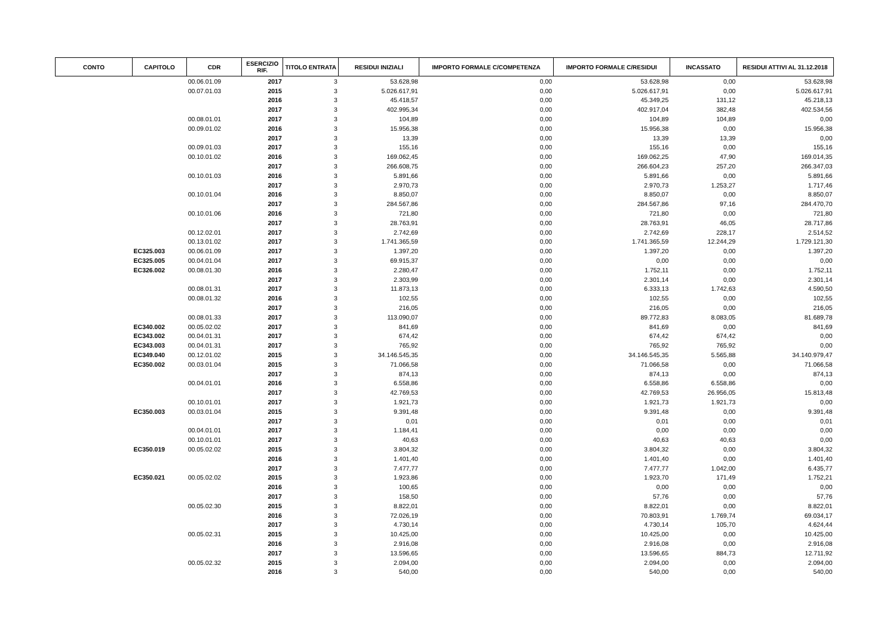| CONTO | CAPITOLO | CDR | ESERCIZIO RIF. | TITOLO ENTRATA | RESIDUI INIZIALI | IMPORTO FORMALE C/COMPETENZA | IMPORTO FORMALE C/RESIDUI | INCASSATO | RESIDUI ATTIVI AL 31.12.2018 |
| --- | --- | --- | --- | --- | --- | --- | --- | --- | --- |
| | | 00.06.01.09 | 2017 | 3 | 53.628,98 | 0,00 | 53.628,98 | 0,00 | 53.628,98 |
| | | 00.07.01.03 | 2015 | 3 | 5.026.617,91 | 0,00 | 5.026.617,91 | 0,00 | 5.026.617,91 |
| | | | 2016 | 3 | 45.418,57 | 0,00 | 45.349,25 | 131,12 | 45.218,13 |
| | | | 2017 | 3 | 402.995,34 | 0,00 | 402.917,04 | 382,48 | 402.534,56 |
| | | 00.08.01.01 | 2017 | 3 | 104,89 | 0,00 | 104,89 | 104,89 | 0,00 |
| | | 00.09.01.02 | 2016 | 3 | 15.956,38 | 0,00 | 15.956,38 | 0,00 | 15.956,38 |
| | | | 2017 | 3 | 13,39 | 0,00 | 13,39 | 13,39 | 0,00 |
| | | 00.09.01.03 | 2017 | 3 | 155,16 | 0,00 | 155,16 | 0,00 | 155,16 |
| | | 00.10.01.02 | 2016 | 3 | 169.062,45 | 0,00 | 169.062,25 | 47,90 | 169.014,35 |
| | | | 2017 | 3 | 266.608,75 | 0,00 | 266.604,23 | 257,20 | 266.347,03 |
| | | 00.10.01.03 | 2016 | 3 | 5.891,66 | 0,00 | 5.891,66 | 0,00 | 5.891,66 |
| | | | 2017 | 3 | 2.970,73 | 0,00 | 2.970,73 | 1.253,27 | 1.717,46 |
| | | 00.10.01.04 | 2016 | 3 | 8.850,07 | 0,00 | 8.850,07 | 0,00 | 8.850,07 |
| | | | 2017 | 3 | 284.567,86 | 0,00 | 284.567,86 | 97,16 | 284.470,70 |
| | | 00.10.01.06 | 2016 | 3 | 721,80 | 0,00 | 721,80 | 0,00 | 721,80 |
| | | | 2017 | 3 | 28.763,91 | 0,00 | 28.763,91 | 46,05 | 28.717,86 |
| | | 00.12.02.01 | 2017 | 3 | 2.742,69 | 0,00 | 2.742,69 | 228,17 | 2.514,52 |
| | | 00.13.01.02 | 2017 | 3 | 1.741.365,59 | 0,00 | 1.741.365,59 | 12.244,29 | 1.729.121,30 |
| | EC325.003 | 00.06.01.09 | 2017 | 3 | 1.397,20 | 0,00 | 1.397,20 | 0,00 | 1.397,20 |
| | EC325.005 | 00.04.01.04 | 2017 | 3 | 69.915,37 | 0,00 | 0,00 | 0,00 | 0,00 |
| | EC326.002 | 00.08.01.30 | 2016 | 3 | 2.280,47 | 0,00 | 1.752,11 | 0,00 | 1.752,11 |
| | | | 2017 | 3 | 2.303,99 | 0,00 | 2.301,14 | 0,00 | 2.301,14 |
| | | 00.08.01.31 | 2017 | 3 | 11.873,13 | 0,00 | 6.333,13 | 1.742,63 | 4.590,50 |
| | | 00.08.01.32 | 2016 | 3 | 102,55 | 0,00 | 102,55 | 0,00 | 102,55 |
| | | | 2017 | 3 | 216,05 | 0,00 | 216,05 | 0,00 | 216,05 |
| | | 00.08.01.33 | 2017 | 3 | 113.090,07 | 0,00 | 89.772,83 | 8.083,05 | 81.689,78 |
| | EC340.002 | 00.05.02.02 | 2017 | 3 | 841,69 | 0,00 | 841,69 | 0,00 | 841,69 |
| | EC343.002 | 00.04.01.31 | 2017 | 3 | 674,42 | 0,00 | 674,42 | 674,42 | 0,00 |
| | EC343.003 | 00.04.01.31 | 2017 | 3 | 765,92 | 0,00 | 765,92 | 765,92 | 0,00 |
| | EC349.040 | 00.12.01.02 | 2015 | 3 | 34.146.545,35 | 0,00 | 34.146.545,35 | 5.565,88 | 34.140.979,47 |
| | EC350.002 | 00.03.01.04 | 2015 | 3 | 71.066,58 | 0,00 | 71.066,58 | 0,00 | 71.066,58 |
| | | | 2017 | 3 | 874,13 | 0,00 | 874,13 | 0,00 | 874,13 |
| | | 00.04.01.01 | 2016 | 3 | 6.558,86 | 0,00 | 6.558,86 | 6.558,86 | 0,00 |
| | | | 2017 | 3 | 42.769,53 | 0,00 | 42.769,53 | 26.956,05 | 15.813,48 |
| | | 00.10.01.01 | 2017 | 3 | 1.921,73 | 0,00 | 1.921,73 | 1.921,73 | 0,00 |
| | EC350.003 | 00.03.01.04 | 2015 | 3 | 9.391,48 | 0,00 | 9.391,48 | 0,00 | 9.391,48 |
| | | | 2017 | 3 | 0,01 | 0,00 | 0,01 | 0,00 | 0,01 |
| | | 00.04.01.01 | 2017 | 3 | 1.184,41 | 0,00 | 0,00 | 0,00 | 0,00 |
| | | 00.10.01.01 | 2017 | 3 | 40,63 | 0,00 | 40,63 | 40,63 | 0,00 |
| | EC350.019 | 00.05.02.02 | 2015 | 3 | 3.804,32 | 0,00 | 3.804,32 | 0,00 | 3.804,32 |
| | | | 2016 | 3 | 1.401,40 | 0,00 | 1.401,40 | 0,00 | 1.401,40 |
| | | | 2017 | 3 | 7.477,77 | 0,00 | 7.477,77 | 1.042,00 | 6.435,77 |
| | EC350.021 | 00.05.02.02 | 2015 | 3 | 1.923,86 | 0,00 | 1.923,70 | 171,49 | 1.752,21 |
| | | | 2016 | 3 | 100,65 | 0,00 | 0,00 | 0,00 | 0,00 |
| | | | 2017 | 3 | 158,50 | 0,00 | 57,76 | 0,00 | 57,76 |
| | | 00.05.02.30 | 2015 | 3 | 8.822,01 | 0,00 | 8.822,01 | 0,00 | 8.822,01 |
| | | | 2016 | 3 | 72.026,19 | 0,00 | 70.803,91 | 1.769,74 | 69.034,17 |
| | | | 2017 | 3 | 4.730,14 | 0,00 | 4.730,14 | 105,70 | 4.624,44 |
| | | 00.05.02.31 | 2015 | 3 | 10.425,00 | 0,00 | 10.425,00 | 0,00 | 10.425,00 |
| | | | 2016 | 3 | 2.916,08 | 0,00 | 2.916,08 | 0,00 | 2.916,08 |
| | | | 2017 | 3 | 13.596,65 | 0,00 | 13.596,65 | 884,73 | 12.711,92 |
| | | 00.05.02.32 | 2015 | 3 | 2.094,00 | 0,00 | 2.094,00 | 0,00 | 2.094,00 |
| | | | 2016 | 3 | 540,00 | 0,00 | 540,00 | 0,00 | 540,00 |